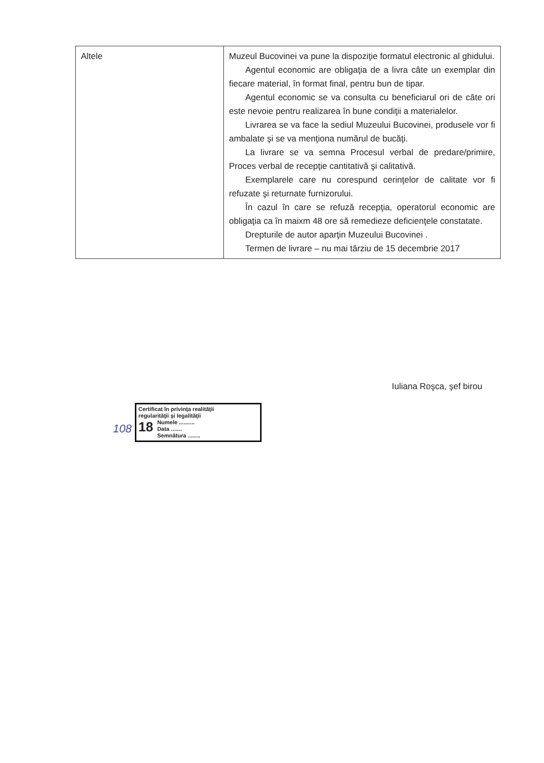| Altele | Muzeul Bucovinei va pune la dispoziţie formatul electronic al ghidului. Agentul economic are obligaţia de a livra câte un exemplar din fiecare material, în format final, pentru bun de tipar. Agentul economic se va consulta cu beneficiarul ori de câte ori este nevoie pentru realizarea în bune condiţii a materialelor. Livrarea se va face la sediul Muzeului Bucovinei, produsele vor fi ambalate şi se va menţiona numărul de bucăţi. La livrare se va semna Procesul verbal de predare/primire, Proces verbal de recepţie cantitativă şi calitativă. Exemplarele care nu corespund cerinţelor de calitate vor fi refuzate şi returnate furnizorului. În cazul în care se refuză recepţia, operatorul economic are obligaţia ca în maixm 48 ore să remedieze deficienţele constatate. Drepturile de autor aparţin Muzeului Bucovinei . Termen de livrare – nu mai târziu de 15 decembrie 2017 |
Iuliana Roşca, şef birou
108
Certificat în privinţa realităţii
regularităţii şi legalităţii
18 Numele ..........
Data .......
Semnătura ........